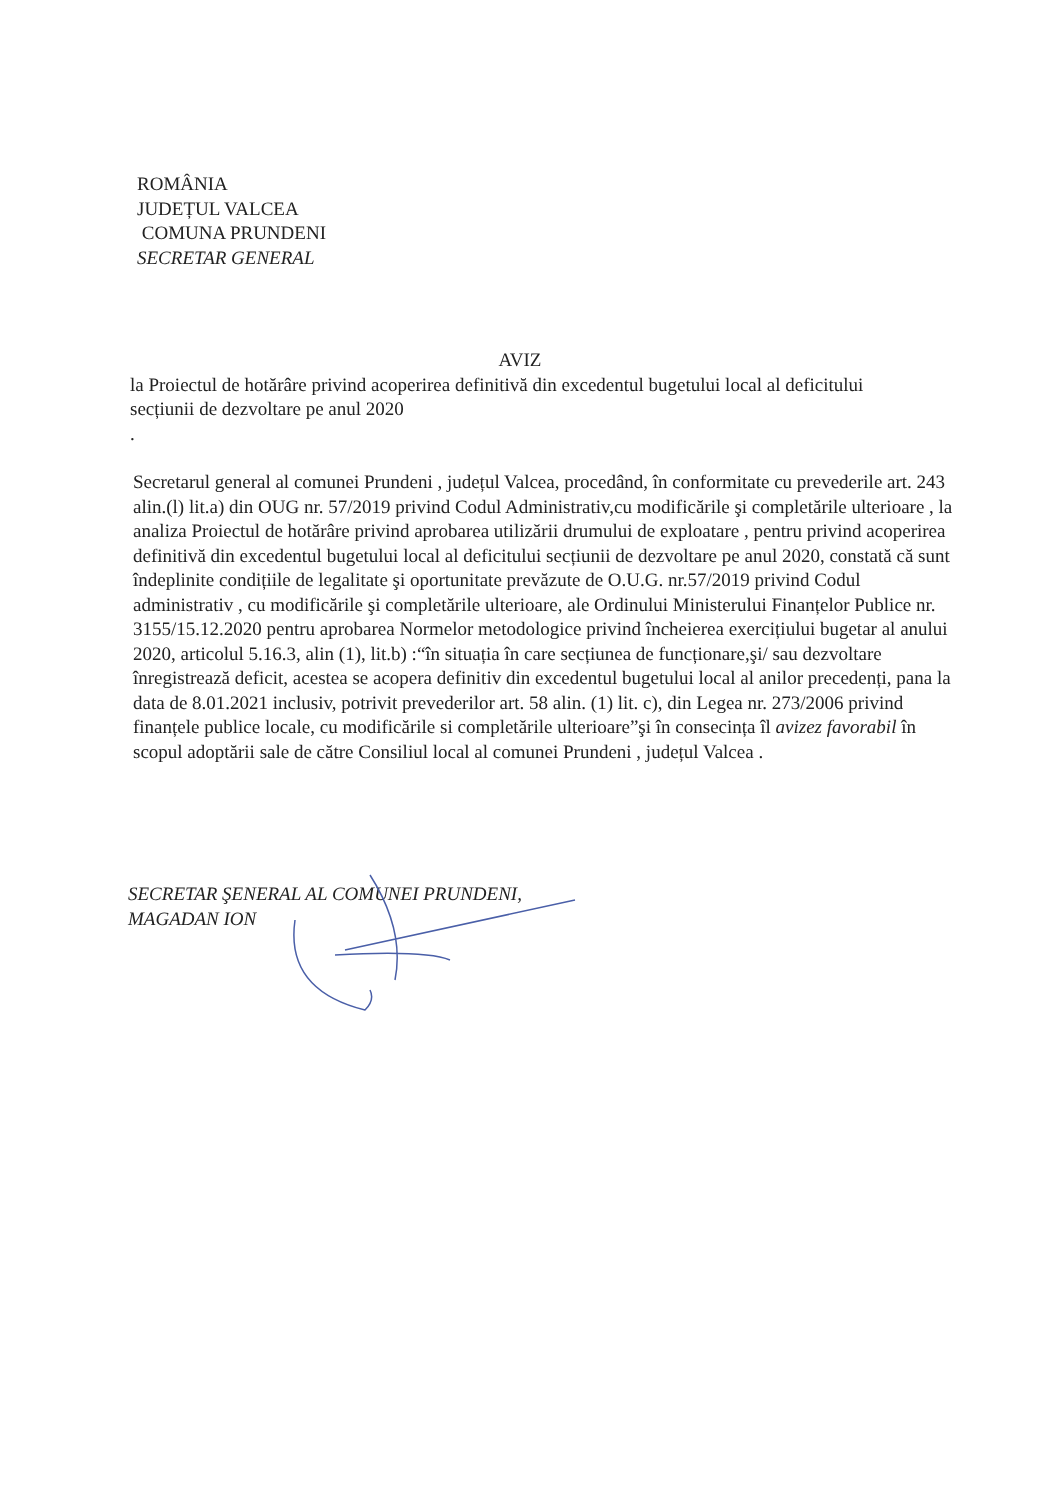ROMÂNIA
JUDEȚUL VALCEA
COMUNA PRUNDENI
SECRETAR GENERAL
AVIZ
la Proiectul de hotărâre privind acoperirea definitivă din excedentul bugetului local al deficitului secțiunii de dezvoltare pe anul 2020
.
Secretarul general al comunei Prundeni , județul Valcea, procedând, în conformitate cu prevederile art. 243 alin.(l) lit.a) din OUG nr. 57/2019 privind Codul Administrativ,cu modificările şi completările ulterioare , la analiza Proiectul de hotărâre privind aprobarea utilizării drumului de exploatare , pentru privind acoperirea definitivă din excedentul bugetului local al deficitului secțiunii de dezvoltare pe anul 2020, constată că sunt îndeplinite condițiile de legalitate şi oportunitate prevăzute de O.U.G. nr.57/2019 privind Codul administrativ , cu modificările şi completările ulterioare, ale Ordinului Ministerului Finanțelor Publice nr. 3155/15.12.2020 pentru aprobarea Normelor metodologice privind încheierea exercițiului bugetar al anului 2020, articolul 5.16.3, alin (1), lit.b) :“în situația în care secțiunea de funcționare,şi/ sau dezvoltare înregistrează deficit, acestea se acopera definitiv din excedentul bugetului local al anilor precedenți, pana la data de 8.01.2021 inclusiv, potrivit prevederilor art. 58 alin. (1) lit. c), din Legea nr. 273/2006 privind finanțele publice locale, cu modificările si completările ulterioare”şi în consecința îl avizez favorabil în scopul adoptării sale de către Consiliul local al comunei Prundeni , județul Valcea .
SECRETAR ŞENERAL AL COMUNEI PRUNDENI,
MAGADAN ION